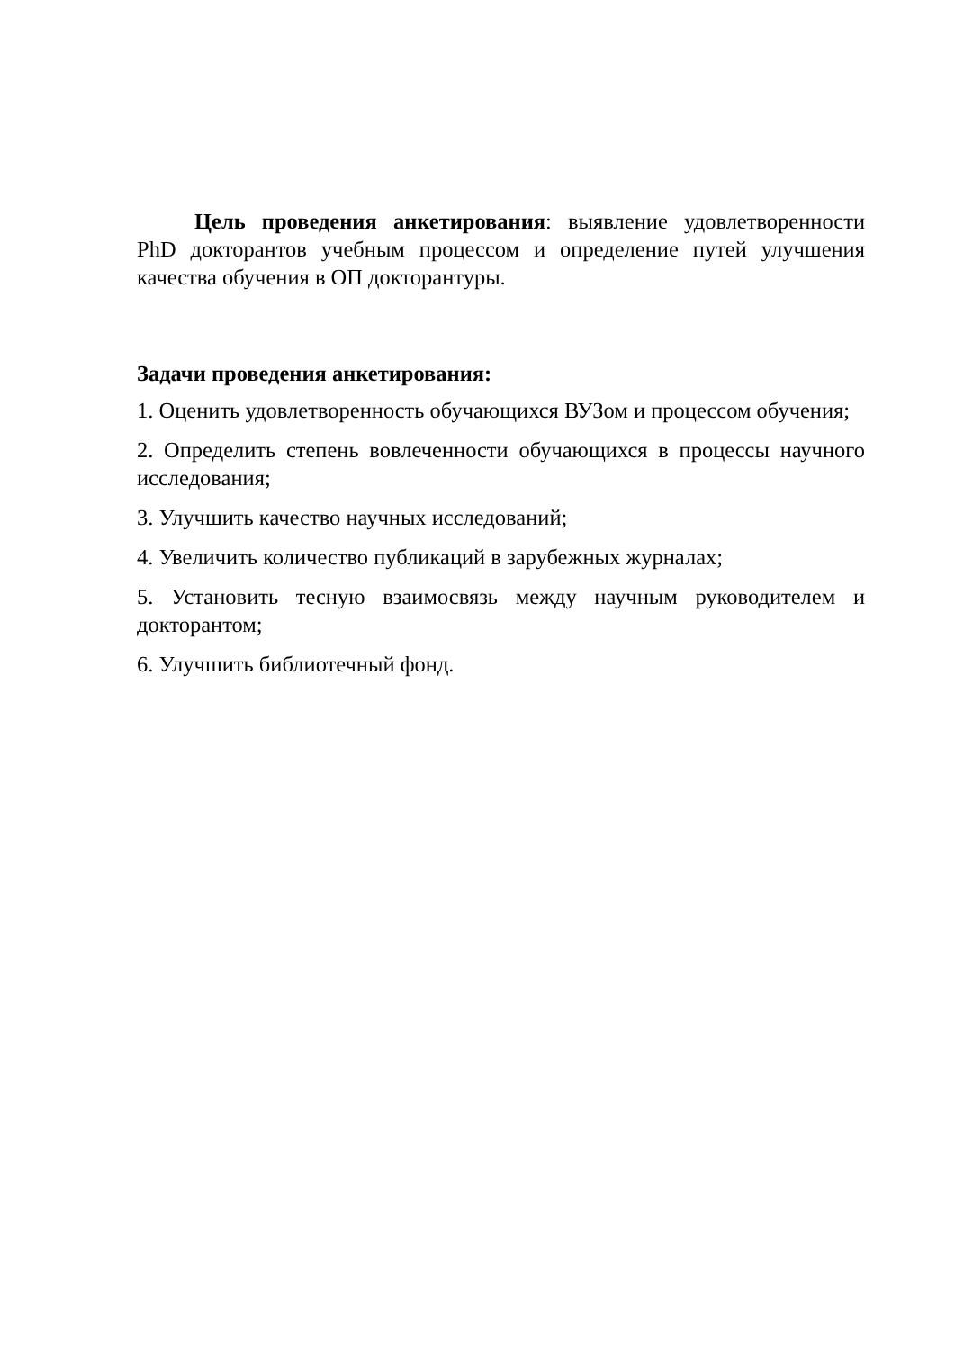Цель проведения анкетирования: выявление удовлетворенности PhD докторантов учебным процессом и определение путей улучшения качества обучения в ОП докторантуры.
Задачи проведения анкетирования:
1. Оценить удовлетворенность обучающихся ВУЗом и процессом обучения;
2. Определить степень вовлеченности обучающихся в процессы научного исследования;
3. Улучшить качество научных исследований;
4. Увеличить количество публикаций в зарубежных журналах;
5. Установить тесную взаимосвязь между научным руководителем и докторантом;
6. Улучшить библиотечный фонд.